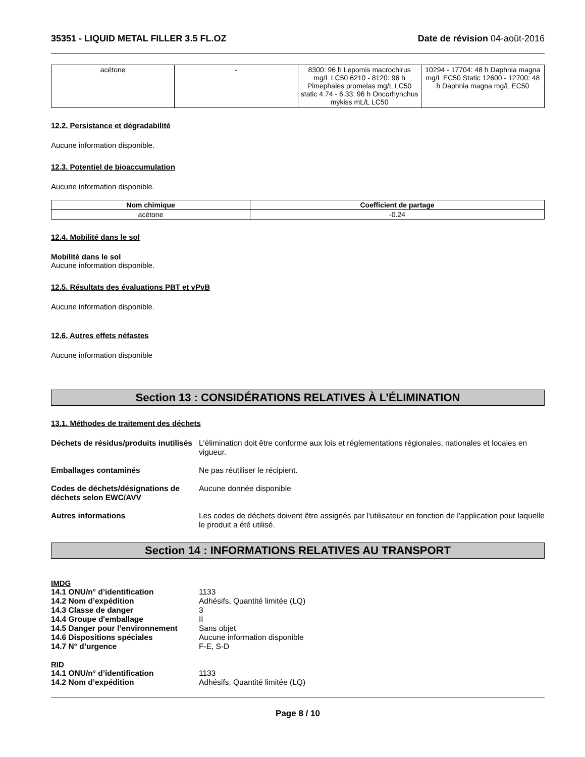35351 - LIQUID METAL FILLER 3.5 FL.OZ Date de révision 04-août-2016
| acétone | - | 8300: 96 h Lepomis macrochirus mg/L LC50 6210 - 8120: 96 h Pimephales promelas mg/L LC50 static 4.74 - 6.33: 96 h Oncorhynchus mykiss mL/L LC50 | 10294 - 17704: 48 h Daphnia magna mg/L EC50 Static 12600 - 12700: 48 h Daphnia magna mg/L EC50 |
12.2. Persistance et dégradabilité
Aucune information disponible.
12.3. Potentiel de bioaccumulation
Aucune information disponible.
| Nom chimique | Coefficient de partage |
| --- | --- |
| acétone | -0.24 |
12.4. Mobilité dans le sol
Mobilité dans le sol
Aucune information disponible.
12.5. Résultats des évaluations PBT et vPvB
Aucune information disponible.
12.6. Autres effets néfastes
Aucune information disponible
Section 13 : CONSIDÉRATIONS RELATIVES À L’ÉLIMINATION
13.1. Méthodes de traitement des déchets
Déchets de résidus/produits inutilisés L'élimination doit être conforme aux lois et réglementations régionales, nationales et locales en vigueur.
Emballages contaminés Ne pas réutiliser le récipient.
Codes de déchets/désignations de déchets selon EWC/AVV Aucune donnée disponible
Autres informations Les codes de déchets doivent être assignés par l'utilisateur en fonction de l'application pour laquelle le produit a été utilisé.
Section 14 : INFORMATIONS RELATIVES AU TRANSPORT
IMDG
| 14.1 ONU/n° d’identification | 1133 |
| 14.2 Nom d’expédition | Adhésifs, Quantité limitée (LQ) |
| 14.3 Classe de danger | 3 |
| 14.4 Groupe d'emballage | II |
| 14.5 Danger pour l’environnement | Sans objet |
| 14.6 Dispositions spéciales | Aucune information disponible |
| 14.7 N° d’urgence | F-E, S-D |
RID
| 14.1 ONU/n° d’identification | 1133 |
| 14.2 Nom d’expédition | Adhésifs, Quantité limitée (LQ) |
Page 8 / 10